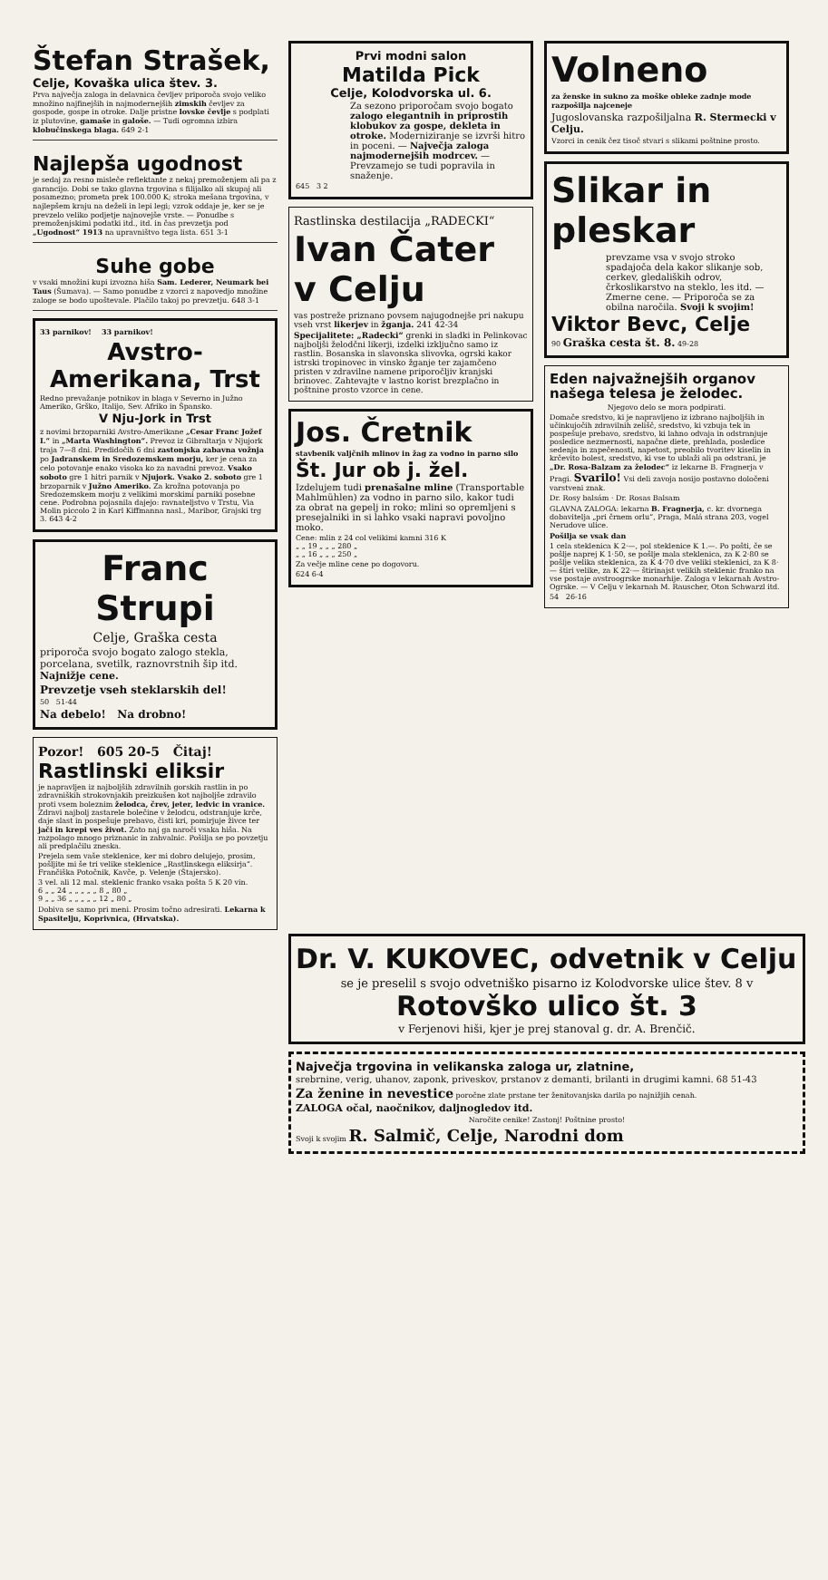Štefan Strašek,
Celje, Kovaška ulica štev. 3.
Prva največja zaloga in delavnica čevljev priporoča svojo veliko množino najfinejših in najmodernejših zimskih čevljev za gospode, gospe in otroke. Dalje pristne lovske čevlje s podplati iz plutovine, gamaše in galoše. — Tudi ogromna izbira klobučinskega blaga. 649 2-1
Najlepša ugodnost
je sedaj za resno misleče reflektante z nekaj premoženjem ali pa z garancijo. Dobi se tako glavna trgovina s filijalko ali skupaj ali posamezno; prometa prek 100.000 K; stroka mešana trgovina, v najlepšem kraju na deželi in lepi legi; vzrok oddaje je, ker se je prevzelo veliko podjetje najnovejše vrste. — Ponudbe s premoženjskimi podatki itd., itd. in čas prevzetja pod „Ugodnost“ 1913 na upravništvo tega lista. 651 3-1
Suhe gobe
v vsaki množini kupi izvozna hiša Sam. Lederer, Neumark bei Taus (Šumava). — Samo ponudbe z vzorci z napovedjo množine zaloge se bodo upoštevale. Plačilo takoj po prevzetju. 648 3-1
33 parnikov! 33 parnikov!
Avstro-Amerikana, Trst
Redno prevažanje potnikov in blaga v Severno in Južno Ameriko, Grško, Italijo, Sev. Afriko in Špansko.
V Nju-Jork in Trst
z novimi brzoparniki Avstro-Amerikane „Cesar Franc Jožef I.“ in „Marta Washington“. Prevoz iz Gibraltarja v Njujork traja 7—8 dni. Predidočih 6 dni zastonjska zabavna vožnja po Jadranskem in Sredozemskem morju, ker je cena za celo potovanje enako visoka ko za navadni prevoz. Vsako soboto gre 1 hitri parnik v Njujork. Vsako 2. soboto gre 1 brzoparnik v Južno Ameriko. Za krožna potovanja po Sredozemskem morju z velikimi morskimi parniki posebne cene. Podrobna pojasnila dajejo: ravnateljstvo v Trstu, Via Molin piccolo 2 in Karl Kiffmanna nasl., Maribor, Grajski trg 3. 643 4-2
Franc Strupi
Celje, Graška cesta
priporoča svojo bogato zalogo stekla, porcelana, svetilk, raznovrstnih šip itd. Najnižje cene.
Prevzetje vseh steklarskih del!
50 51-44
Na debelo! Na drobno!
Pozor! 605 20-5 Čitaj!
Rastlinski eliksir
je napravljen iz najboljših zdravilnih gorskih rastlin in po zdravniških strokovnjakih preizkušen kot najboljše zdravilo proti vsem boleznim želodca, črev, jeter, ledvic in vranice. Zdravi najbolj zastarele bolečine v želodcu, odstranjuje krče, daje slast in pospešuje prebavo, čisti kri, pomirjuje živce ter jači in krepi ves život. Zato naj ga naroči vsaka hiša. Na razpolago mnogo priznanic in zahvalnic. Pošilja se po povzetju ali predplačilu zneska.
Prejela sem vaše steklenice, ker mi dobro delujejo, prosim, pošljite mi še tri velike steklenice „Rastlinskega eliksirja“. Frančiška Potočnik, Kavče, p. Velenje (Štajersko).
3 vel. ali 12 mal. steklenic franko vsaka pošta 5 K 20 vin.
6 „ „ 24 „ „ „ „ „ 8 „ 80 „
9 „ „ 36 „ „ „ „ „ 12 „ 80 „
Dobiva se samo pri meni. Prosim točno adresirati. Lekarna k Spasitelju, Koprivnica, (Hrvatska).
Prvi modni salon
Matilda Pick
Celje, Kolodvorska ul. 6.
Za sezono priporočam svojo bogato zalogo elegantnih in priprostih klobukov za gospe, dekleta in otroke. Moderniziranje se izvrši hitro in poceni. — Največja zaloga najmodernejših modrcev. — Prevzamejo se tudi popravila in snaženje.
645 3 2
Rastlinska destilacija „RADECKI“
Ivan Čater v Celju
vas postreže priznano povsem najugodnejše pri nakupu vseh vrst likerjev in žganja. 241 42-34
Specijalitete: „Radecki“ grenki in sladki in Pelinkovac najboljši želodčni likerji, izdelki izključno samo iz rastlin. Bosanska in slavonska slivovka, ogrski kakor istrski tropinovec in vinsko žganje ter zajamčeno pristen v zdravilne namene priporočljiv kranjski brinovec. Zahtevajte v lastno korist brezplačno in poštnine prosto vzorce in cene.
Jos. Čretnik
stavbenik valjčnih mlinov in žag za vodno in parno silo
Št. Jur ob j. žel.
Izdelujem tudi prenašalne mline (Transportable Mahlmühlen) za vodno in parno silo, kakor tudi za obrat na gepelj in roko; mlini so opremljeni s presejalniki in si lahko vsaki napravi povoljno moko.
Cene: mlin z 24 col velikimi kamni 316 K
„ „ 19 „ „ „ 280 „
„ „ 16 „ „ „ 250 „
Za večje mline cene po dogovoru.
624 6-4
Volneno
za ženske in sukno za moške obleke zadnje mode razpošilja najceneje
Jugoslovanska razpošiljalna R. Stermecki v Celju.
Vzorci in cenik čez tisoč stvari s slikami poštnine prosto.
Slikar in pleskar
prevzame vsa v svojo stroko spadajoča dela kakor slikanje sob, cerkev, gledaliških odrov, črkoslikarstvo na steklo, les itd. — Zmerne cene. — Priporoča se za obilna naročila. Svoji k svojim!
Viktor Bevc, Celje
90 Graška cesta št. 8. 49-28
Eden najvažnejših organov našega telesa je želodec.
Njegovo delo se mora podpirati.
Domače sredstvo, ki je napravljeno iz izbrano najboljših in učinkujočih zdravilnih zelišč, sredstvo, ki vzbuja tek in pospešuje prebavo, sredstvo, ki lahno odvaja in odstranjuje posledice nezmernosti, napačne diete, prehlada, posledice sedenja in zapečenosti, napetost, preobilo tvoritev kiselin in krčevito bolest, sredstvo, ki vse to ublaži ali pa odstrani, je „Dr. Rosa-Balzam za želodec“ iz lekarne B. Fragnerja v Pragi. Svarilo! Vsi deli zavoja nosijo postavno določeni varstveni znak.
Dr. Rosy balsám · Dr. Rosas Balsam
GLAVNA ZALOGA: lekarna B. Fragnerja, c. kr. dvornega dobavitelja „pri črnem orlu“, Praga, Malá strana 203, vogel Nerudove ulice.
Pošilja se vsak dan
1 cela steklenica K 2·—, pol steklenice K 1.—. Po pošti, če se pošlje naprej K 1·50, se pošlje mala steklenica, za K 2·80 se pošlje velika steklenica, za K 4·70 dve veliki steklenici, za K 8·— štiri velike, za K 22·— štirinajst velikih steklenic franko na vse postaje avstroogrske monarhije. Zaloga v lekarnah Avstro-Ogrske. — V Celju v lekarnah M. Rauscher, Oton Schwarzl itd.
54 26-16
Dr. V. KUKOVEC, odvetnik v Celju
se je preselil s svojo odvetniško pisarno iz Kolodvorske ulice štev. 8 v
Rotovško ulico št. 3
v Ferjenovi hiši, kjer je prej stanoval g. dr. A. Brenčič.
Največja trgovina in velikanska zaloga ur, zlatnine,
srebrnine, verig, uhanov, zaponk, priveskov, prstanov z demanti, brilanti in drugimi kamni. 68 51-43
Za ženine in nevestice poročne zlate prstane ter ženitovanjska darila po najnižjih cenah.
ZALOGA očal, naočnikov, daljnogledov itd.
Naročite cenike! Zastonj! Poštnine prosto!
Svoji k svojim R. Salmič, Celje, Narodni dom